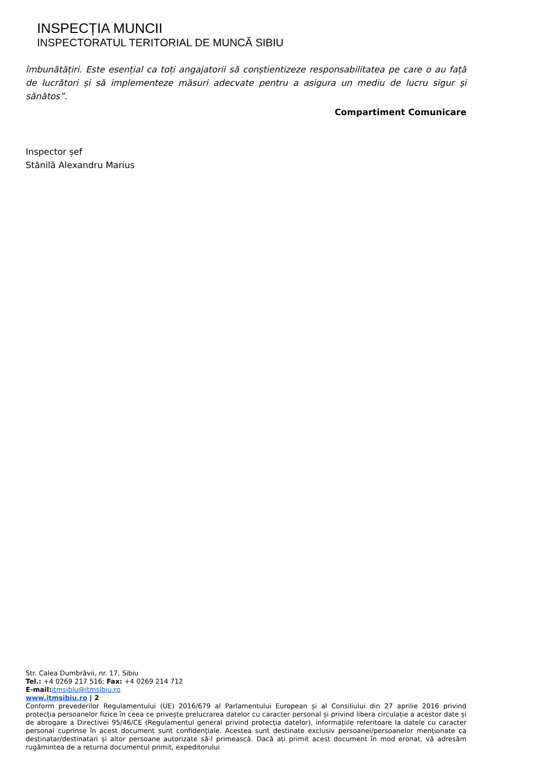INSPECȚIA MUNCII
INSPECTORATUL TERITORIAL DE MUNCĂ SIBIU
îmbunătățiri. Este esențial ca toți angajatorii să conștientizeze responsabilitatea pe care o au față de lucrători și să implementeze măsuri adecvate pentru a asigura un mediu de lucru sigur și sănătos”.
Compartiment Comunicare
Inspector șef
Stănilă Alexandru Marius
Str. Calea Dumbrăvii, nr. 17, Sibiu
Tel.: +4 0269 217 516; Fax: +4 0269 214 712
E-mail: itmsibiu@itmsibiu.ro
www.itmsibiu.ro | 2
Conform prevederilor Regulamentului (UE) 2016/679 al Parlamentului European și al Consiliului din 27 aprilie 2016 privind protecția persoanelor fizice în ceea ce privește prelucrarea datelor cu caracter personal și privind libera circulație a acestor date și de abrogare a Directivei 95/46/CE (Regulamentul general privind protecția datelor), informațiile referitoare la datele cu caracter personal cuprinse în acest document sunt confidențiale. Acestea sunt destinate exclusiv persoanei/persoanelor menționate ca destinatar/destinatari și altor persoane autorizate să-l primească. Dacă ați primit acest document în mod eronat, vă adresăm rugămintea de a returna documentul primit, expeditorului